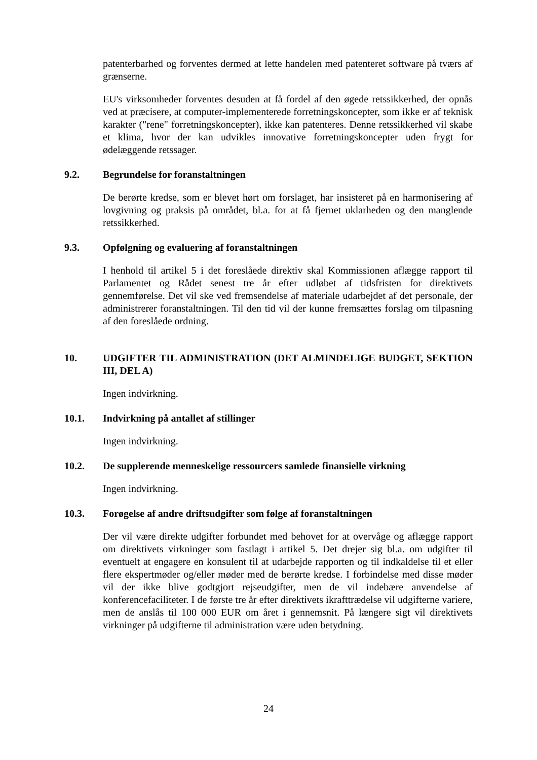patenterbarhed og forventes dermed at lette handelen med patenteret software på tværs af grænserne.
EU's virksomheder forventes desuden at få fordel af den øgede retssikkerhed, der opnås ved at præcisere, at computer-implementerede forretningskoncepter, som ikke er af teknisk karakter ("rene" forretningskoncepter), ikke kan patenteres. Denne retssikkerhed vil skabe et klima, hvor der kan udvikles innovative forretningskoncepter uden frygt for ødelæggende retssager.
9.2. Begrundelse for foranstaltningen
De berørte kredse, som er blevet hørt om forslaget, har insisteret på en harmonisering af lovgivning og praksis på området, bl.a. for at få fjernet uklarheden og den manglende retssikkerhed.
9.3. Opfølgning og evaluering af foranstaltningen
I henhold til artikel 5 i det foreslåede direktiv skal Kommissionen aflægge rapport til Parlamentet og Rådet senest tre år efter udløbet af tidsfristen for direktivets gennemførelse. Det vil ske ved fremsendelse af materiale udarbejdet af det personale, der administrerer foranstaltningen. Til den tid vil der kunne fremsættes forslag om tilpasning af den foreslåede ordning.
10. UDGIFTER TIL ADMINISTRATION (DET ALMINDELIGE BUDGET, SEKTION III, DEL A)
Ingen indvirkning.
10.1. Indvirkning på antallet af stillinger
Ingen indvirkning.
10.2. De supplerende menneskelige ressourcers samlede finansielle virkning
Ingen indvirkning.
10.3. Forøgelse af andre driftsudgifter som følge af foranstaltningen
Der vil være direkte udgifter forbundet med behovet for at overvåge og aflægge rapport om direktivets virkninger som fastlagt i artikel 5. Det drejer sig bl.a. om udgifter til eventuelt at engagere en konsulent til at udarbejde rapporten og til indkaldelse til et eller flere ekspertmøder og/eller møder med de berørte kredse. I forbindelse med disse møder vil der ikke blive godtgjort rejseudgifter, men de vil indebære anvendelse af konferencefaciliteter. I de første tre år efter direktivets ikrafttrædelse vil udgifterne variere, men de anslås til 100 000 EUR om året i gennemsnit. På længere sigt vil direktivets virkninger på udgifterne til administration være uden betydning.
24